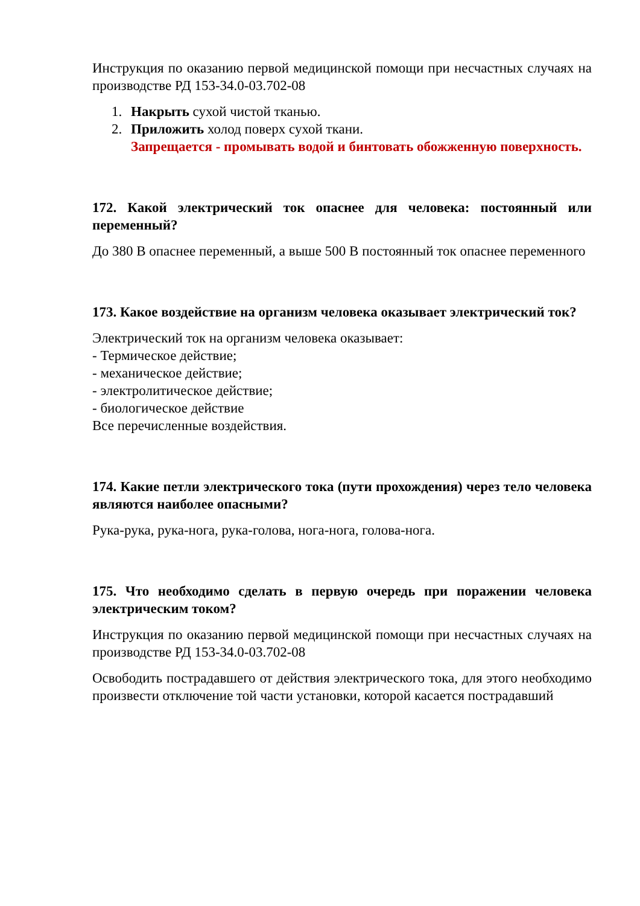Инструкция по оказанию первой медицинской помощи при несчастных случаях на производстве РД 153-34.0-03.702-08
1. Накрыть сухой чистой тканью.
2. Приложить холод поверх сухой ткани.
Запрещается - промывать водой и бинтовать обожженную поверхность.
172. Какой электрический ток опаснее для человека: постоянный или переменный?
До 380 В опаснее переменный, а выше 500 В постоянный ток опаснее переменного
173. Какое воздействие на организм человека оказывает электрический ток?
Электрический ток на организм человека оказывает:
- Термическое действие;
- механическое действие;
- электролитическое действие;
- биологическое действие
Все перечисленные воздействия.
174. Какие петли электрического тока (пути прохождения) через тело человека являются наиболее опасными?
Рука-рука, рука-нога, рука-голова, нога-нога, голова-нога.
175. Что необходимо сделать в первую очередь при поражении человека электрическим током?
Инструкция по оказанию первой медицинской помощи при несчастных случаях на производстве РД 153-34.0-03.702-08
Освободить пострадавшего от действия электрического тока, для этого необходимо произвести отключение той части установки, которой касается пострадавший